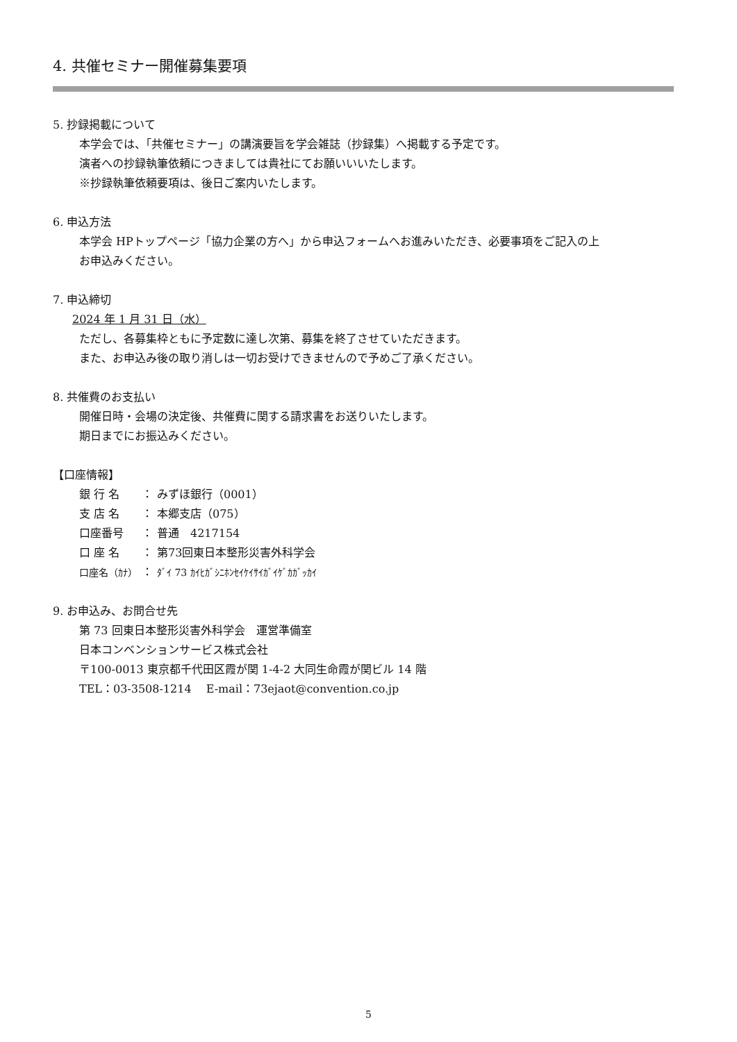4. 共催セミナー開催募集要項
5. 抄録掲載について
本学会では、「共催セミナー」の講演要旨を学会雑誌（抄録集）へ掲載する予定です。
演者への抄録執筆依頼につきましては貴社にてお願いいいたします。
※抄録執筆依頼要項は、後日ご案内いたします。
6. 申込方法
本学会 HPトップページ「協力企業の方へ」から申込フォームへお進みいただき、必要事項をご記入の上
お申込みください。
7. 申込締切
2024 年 1 月 31 日（水）
ただし、各募集枠ともに予定数に達し次第、募集を終了させていただきます。
また、お申込み後の取り消しは一切お受けできませんので予めご了承ください。
8. 共催費のお支払い
開催日時・会場の決定後、共催費に関する請求書をお送りいたします。
期日までにお振込みください。
【口座情報】
| 銀 行 名 | ： | みずほ銀行（0001） |
| 支 店 名 | ： | 本郷支店（075） |
| 口座番号 | ： | 普通 4217154 |
| 口 座 名 | ： | 第73回東日本整形災害外科学会 |
| 口座名（ｶﾅ） | ： | ﾀﾞｲ 73 ｶｲﾋｶﾞｼﾆﾎﾝｾｲｹｲｻｲｶﾞｲｹﾞｶｶﾞｯｶｲ |
9. お申込み、お問合せ先
第 73 回東日本整形災害外科学会　運営準備室
日本コンベンションサービス株式会社
〒100-0013 東京都千代田区霞が関 1-4-2 大同生命霞が関ビル 14 階
TEL：03-3508-1214　 E-mail：73ejaot@convention.co.jp
5